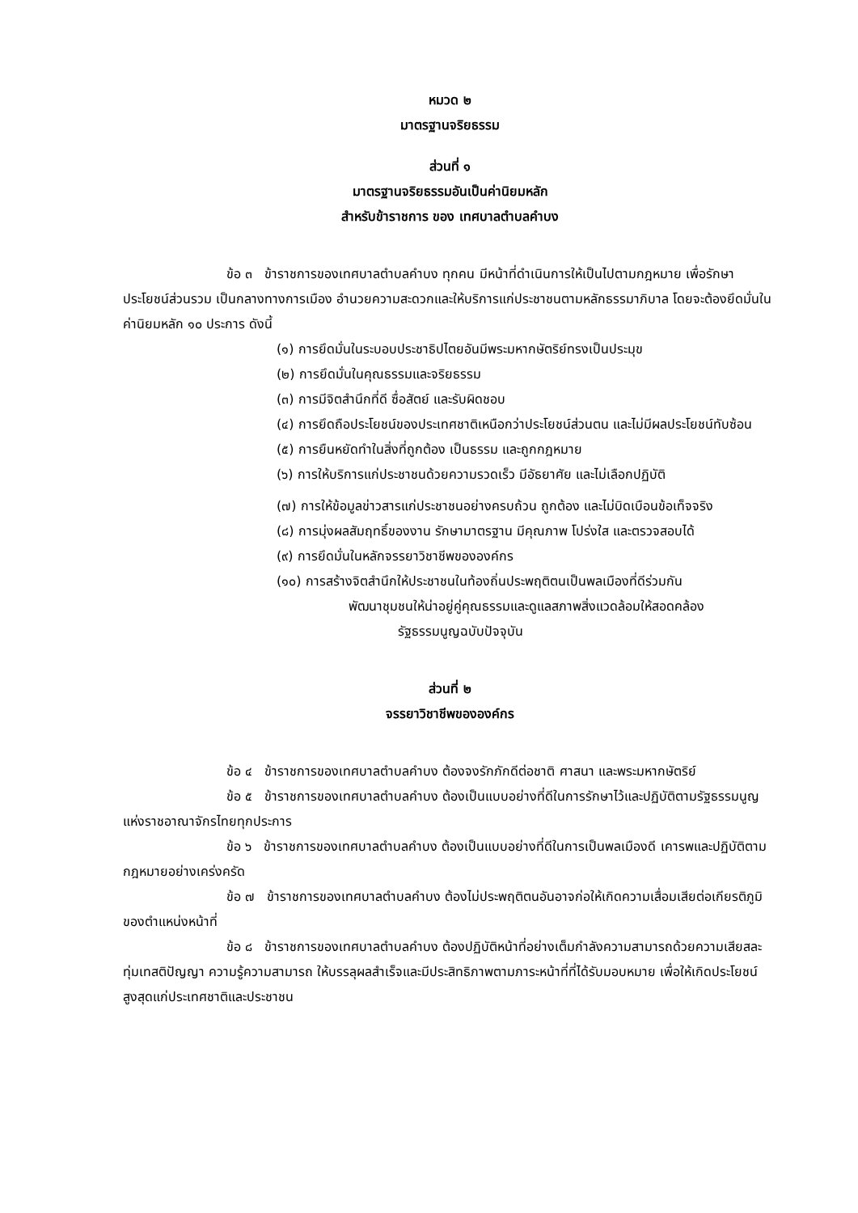หมวด ๒
มาตรฐานจริยธรรม
ส่วนที่ ๑
มาตรฐานจริยธรรมอันเป็นค่านิยมหลัก
สำหรับข้าราชการ ของ เทศบาลตำบลคำบง
ข้อ ๓ ข้าราชการของเทศบาลตำบลคำบง ทุกคน มีหน้าที่ดำเนินการให้เป็นไปตามกฎหมาย เพื่อรักษาประโยชน์ส่วนรวม เป็นกลางทางการเมือง อำนวยความสะดวกและให้บริการแก่ประชาชนตามหลักธรรมาภิบาล โดยจะต้องยึดมั่นในค่านิยมหลัก ๑๐ ประการ ดังนี้
(๑) การยึดมั่นในระบอบประชาธิปไตยอันมีพระมหากษัตริย์ทรงเป็นประมุข
(๒) การยึดมั่นในคุณธรรมและจริยธรรม
(๓) การมีจิตสำนึกที่ดี ซื่อสัตย์ และรับผิดชอบ
(๔) การยึดถือประโยชน์ของประเทศชาติเหนือกว่าประโยชน์ส่วนตน และไม่มีผลประโยชน์ทับซ้อน
(๕) การยืนหยัดทำในสิ่งที่ถูกต้อง เป็นธรรม และถูกกฎหมาย
(๖) การให้บริการแก่ประชาชนด้วยความรวดเร็ว มีอัธยาศัย และไม่เลือกปฏิบัติ
(๗) การให้ข้อมูลข่าวสารแก่ประชาชนอย่างครบถ้วน ถูกต้อง และไม่บิดเบือนข้อเท็จจริง
(๘) การมุ่งผลสัมฤทธิ์ของงาน รักษามาตรฐาน มีคุณภาพ โปร่งใส และตรวจสอบได้
(๙) การยึดมั่นในหลักจรรยาวิชาชีพขององค์กร
(๑๐) การสร้างจิตสำนึกให้ประชาชนในท้องถิ่นประพฤติตนเป็นพลเมืองที่ดีร่วมกัน
พัฒนาชุมชนให้น่าอยู่คู่คุณธรรมและดูแลสภาพสิ่งแวดล้อมให้สอดคล้อง
รัฐธรรมนูญฉบับปัจจุบัน
ส่วนที่ ๒
จรรยาวิชาชีพขององค์กร
ข้อ ๔ ข้าราชการของเทศบาลตำบลคำบง ต้องจงรักภักดีต่อชาติ ศาสนา และพระมหากษัตริย์
ข้อ ๕ ข้าราชการของเทศบาลตำบลคำบง ต้องเป็นแบบอย่างที่ดีในการรักษาไว้และปฏิบัติตามรัฐธรรมนูญแห่งราชอาณาจักรไทยทุกประการ
ข้อ ๖ ข้าราชการของเทศบาลตำบลคำบง ต้องเป็นแบบอย่างที่ดีในการเป็นพลเมืองดี เคารพและปฏิบัติตามกฎหมายอย่างเคร่งครัด
ข้อ ๗ ข้าราชการของเทศบาลตำบลคำบง ต้องไม่ประพฤติตนอันอาจก่อให้เกิดความเสื่อมเสียต่อเกียรติภูมิของตำแหน่งหน้าที่
ข้อ ๘ ข้าราชการของเทศบาลตำบลคำบง ต้องปฏิบัติหน้าที่อย่างเต็มกำลังความสามารถด้วยความเสียสละ ทุ่มเทสติปัญญา ความรู้ความสามารถ ให้บรรลุผลสำเร็จและมีประสิทธิภาพตามภาระหน้าที่ที่ได้รับมอบหมาย เพื่อให้เกิดประโยชน์สูงสุดแก่ประเทศชาติและประชาชน